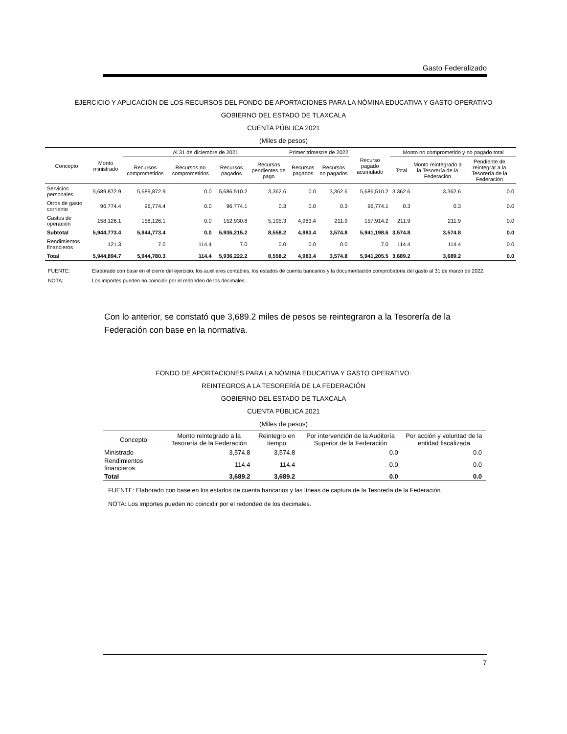Gasto Federalizado
EJERCICIO Y APLICACIÓN DE LOS RECURSOS DEL FONDO DE APORTACIONES PARA LA NÓMINA EDUCATIVA Y GASTO OPERATIVO
GOBIERNO DEL ESTADO DE TLAXCALA
CUENTA PÚBLICA 2021
(Miles de pesos)
| Concepto | Monto ministrado | Al 31 de diciembre de 2021 | | | | Primer trimestre de 2022 | | Recurso pagado acumulado | Monto no comprometido y no pagado total | | |
| --- | --- | --- | --- | --- | --- | --- | --- | --- | --- | --- | --- |
| | | Recursos comprometidos | Recursos no comprometidos | Recursos pagados | Recursos pendientes de pago | Recursos pagados | Recursos no pagados | | Total | Monto reintegrado a la Tesorería de la Federación | Pendiente de reintegrar a la Tesorería de la Federación |
| Servicios personales | 5,689,872.9 | 5,689,872.9 | 0.0 | 5,686,510.2 | 3,362.6 | 0.0 | 3,362.6 | 5,686,510.2 | 3,362.6 | 3,362.6 | 0.0 |
| Otros de gasto corriente | 96,774.4 | 96,774.4 | 0.0 | 96,774.1 | 0.3 | 0.0 | 0.3 | 96,774.1 | 0.3 | 0.3 | 0.0 |
| Gastos de operación | 158,126.1 | 158,126.1 | 0.0 | 152,930.8 | 5,195.3 | 4,983.4 | 211.9 | 157,914.2 | 211.9 | 211.9 | 0.0 |
| Subtotal | 5,944,773.4 | 5,944,773.4 | 0.0 | 5,936,215.2 | 8,558.2 | 4,983.4 | 3,574.8 | 5,941,198.6 | 3,574.8 | 3,574.8 | 0.0 |
| Rendimientos financieros | 121.3 | 7.0 | 114.4 | 7.0 | 0.0 | 0.0 | 0.0 | 7.0 | 114.4 | 114.4 | 0.0 |
| Total | 5,944,894.7 | 5,944,780.3 | 114.4 | 5,936,222.2 | 8,558.2 | 4,983.4 | 3,574.8 | 5,941,205.5 | 3,689.2 | 3,689.2 | 0.0 |
FUENTE: Elaborado con base en el cierre del ejercicio, los auxiliares contables, los estados de cuenta bancarios y la documentación comprobatoria del gasto al 31 de marzo de 2022.
NOTA: Los importes pueden no coincidir por el redondeo de los decimales.
Con lo anterior, se constató que 3,689.2 miles de pesos se reintegraron a la Tesorería de la Federación con base en la normativa.
FONDO DE APORTACIONES PARA LA NÓMINA EDUCATIVA Y GASTO OPERATIVO:
REINTEGROS A LA TESORERÍA DE LA FEDERACIÓN
GOBIERNO DEL ESTADO DE TLAXCALA
CUENTA PÚBLICA 2021
(Miles de pesos)
| Concepto | Monto reintegrado a la Tesorería de la Federación | Reintegro en tiempo | Por intervención de la Auditoría Superior de la Federación | Por acción y voluntad de la entidad fiscalizada |
| --- | --- | --- | --- | --- |
| Ministrado | 3,574.8 | 3,574.8 | 0.0 | 0.0 |
| Rendimientos financieros | 114.4 | 114.4 | 0.0 | 0.0 |
| Total | 3,689.2 | 3,689.2 | 0.0 | 0.0 |
FUENTE: Elaborado con base en los estados de cuenta bancarios y las líneas de captura de la Tesorería de la Federación.
NOTA: Los importes pueden no coincidir por el redondeo de los decimales.
7